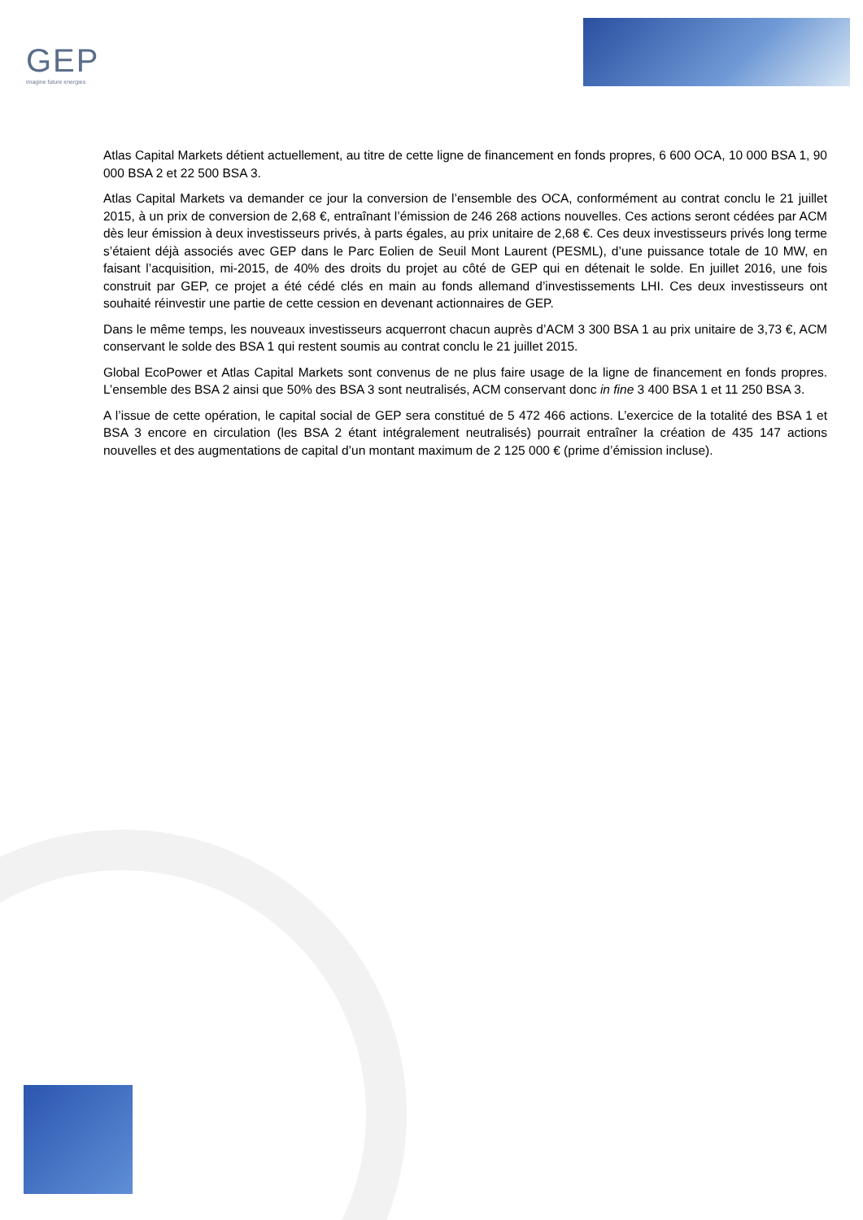GEP
imagine future energies
Atlas Capital Markets détient actuellement, au titre de cette ligne de financement en fonds propres, 6 600 OCA, 10 000 BSA 1, 90 000 BSA 2 et 22 500 BSA 3.
Atlas Capital Markets va demander ce jour la conversion de l’ensemble des OCA, conformément au contrat conclu le 21 juillet 2015, à un prix de conversion de 2,68 €, entraînant l’émission de 246 268 actions nouvelles. Ces actions seront cédées par ACM dès leur émission à deux investisseurs privés, à parts égales, au prix unitaire de 2,68 €. Ces deux investisseurs privés long terme s’étaient déjà associés avec GEP dans le Parc Eolien de Seuil Mont Laurent (PESML), d’une puissance totale de 10 MW, en faisant l’acquisition, mi-2015, de 40% des droits du projet au côté de GEP qui en détenait le solde. En juillet 2016, une fois construit par GEP, ce projet a été cédé clés en main au fonds allemand d’investissements LHI. Ces deux investisseurs ont souhaité réinvestir une partie de cette cession en devenant actionnaires de GEP.
Dans le même temps, les nouveaux investisseurs acquerront chacun auprès d’ACM 3 300 BSA 1 au prix unitaire de 3,73 €, ACM conservant le solde des BSA 1 qui restent soumis au contrat conclu le 21 juillet 2015.
Global EcoPower et Atlas Capital Markets sont convenus de ne plus faire usage de la ligne de financement en fonds propres. L’ensemble des BSA 2 ainsi que 50% des BSA 3 sont neutralisés, ACM conservant donc in fine 3 400 BSA 1 et 11 250 BSA 3.
A l’issue de cette opération, le capital social de GEP sera constitué de 5 472 466 actions. L’exercice de la totalité des BSA 1 et BSA 3 encore en circulation (les BSA 2 étant intégralement neutralisés) pourrait entraîner la création de 435 147 actions nouvelles et des augmentations de capital d’un montant maximum de 2 125 000 € (prime d’émission incluse).